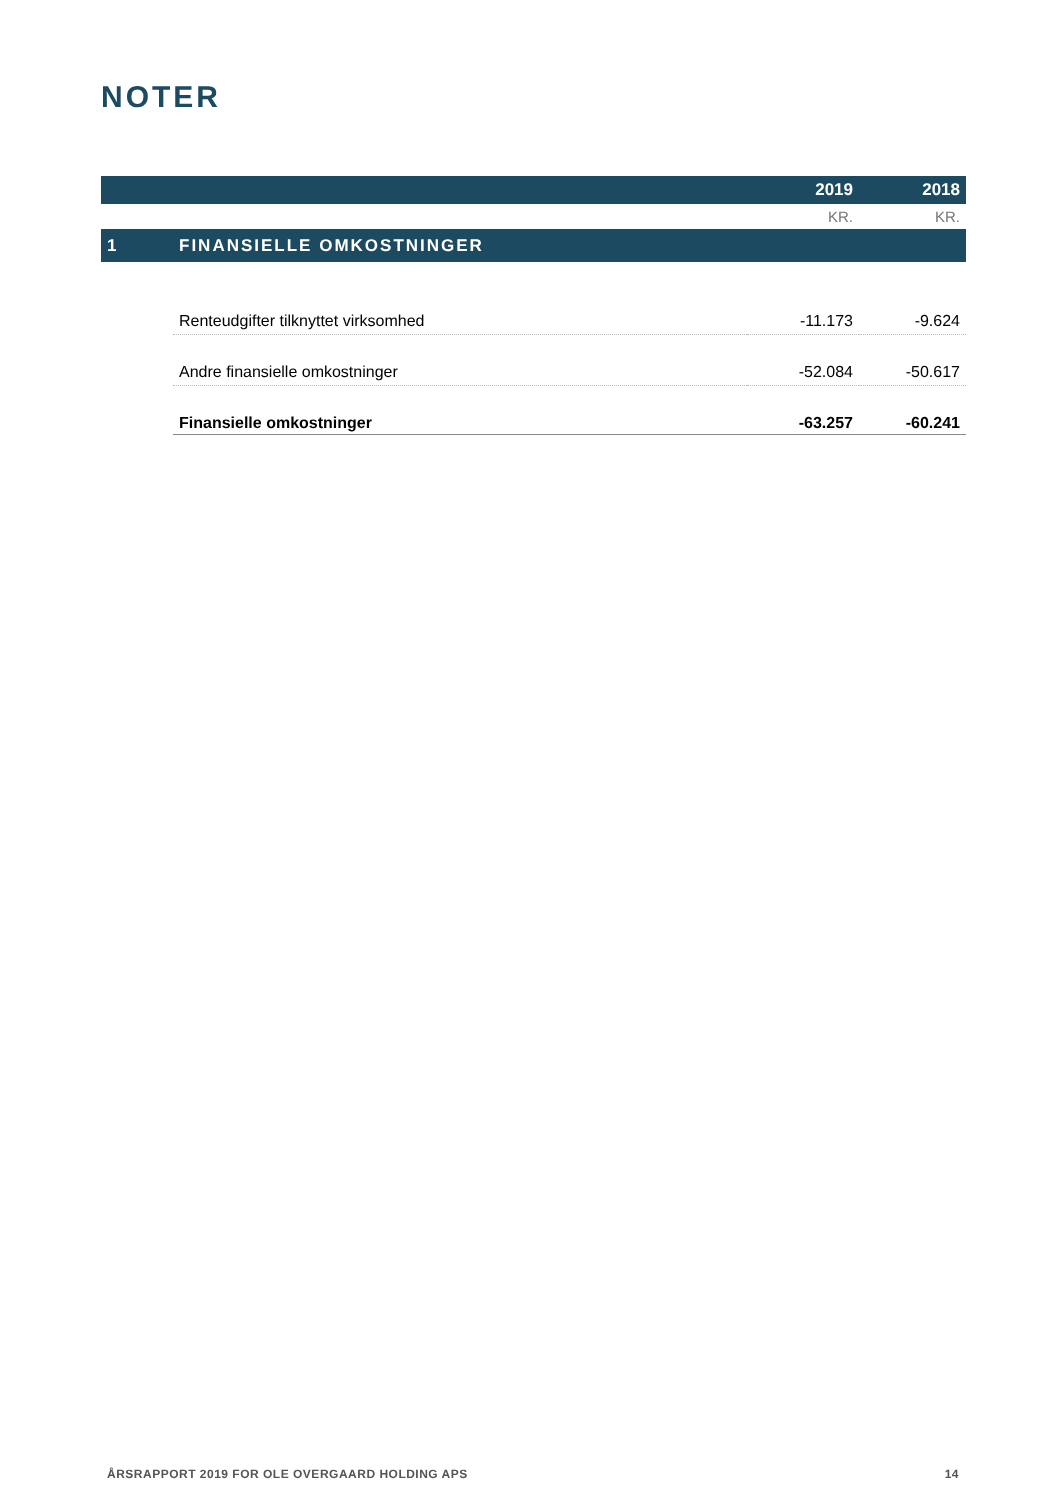NOTER
| | | 2019 | 2018 |
| | | KR. | KR. |
| 1 | FINANSIELLE OMKOSTNINGER | | |
| | Renteudgifter tilknyttet virksomhed | -11.173 | -9.624 |
| | Andre finansielle omkostninger | -52.084 | -50.617 |
| | Finansielle omkostninger | -63.257 | -60.241 |
ÅRSRAPPORT 2019 FOR OLE OVERGAARD HOLDING APS 14